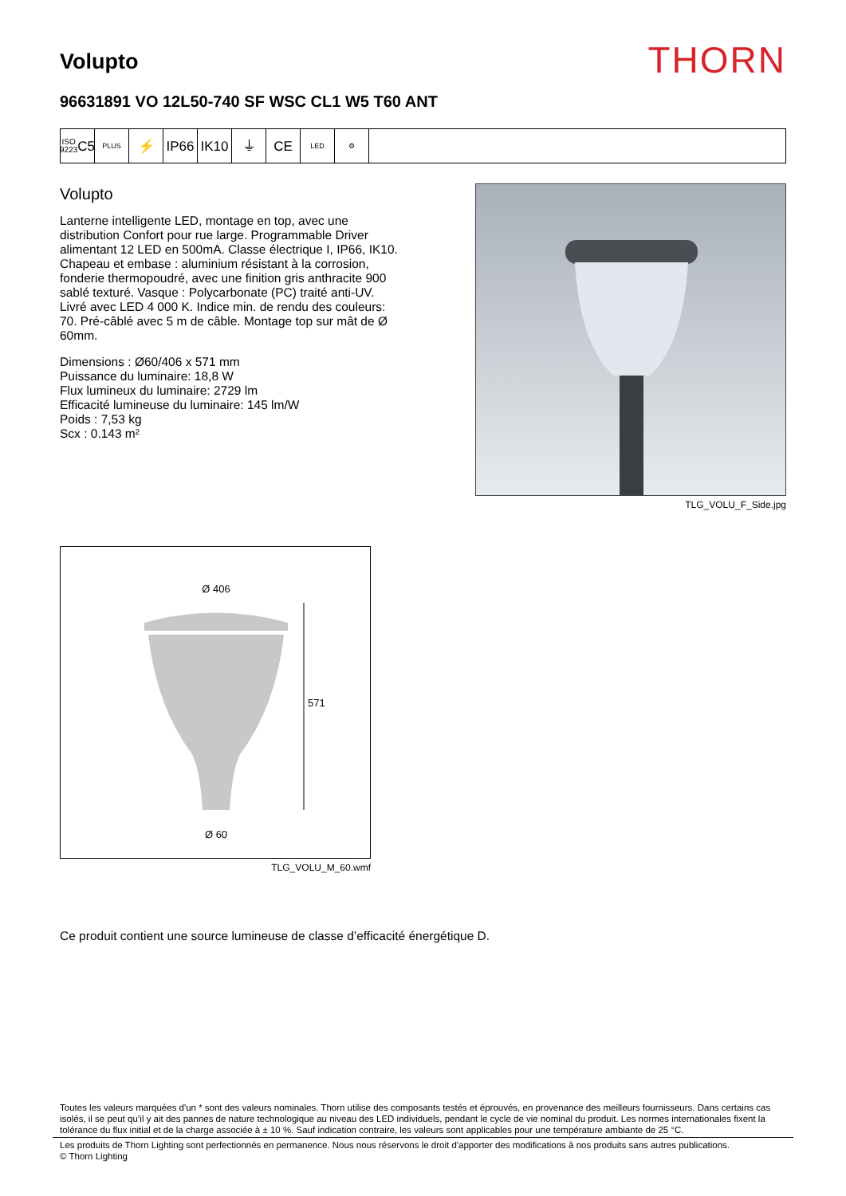Volupto
THORN
96631891 VO 12L50-740 SF WSC CL1 W5 T60 ANT
ISO 9223
C5
PLUS
⚡ IP66 IK10 ⏚ CE
LED ⚙
Volupto
Lanterne intelligente LED, montage en top, avec une distribution Confort pour rue large. Programmable Driver alimentant 12 LED en 500mA. Classe électrique I, IP66, IK10. Chapeau et embase : aluminium résistant à la corrosion, fonderie thermopoudré, avec une finition gris anthracite 900 sablé texturé. Vasque : Polycarbonate (PC) traité anti-UV. Livré avec LED 4 000 K. Indice min. de rendu des couleurs: 70. Pré-câblé avec 5 m de câble. Montage top sur mât de Ø 60mm.
Dimensions : Ø60/406 x 571 mm
Puissance du luminaire: 18,8 W
Flux lumineux du luminaire: 2729 lm
Efficacité lumineuse du luminaire: 145 lm/W
Poids : 7,53 kg
Scx : 0.143 m²
TLG_VOLU_F_Side.jpg
Ø 406
571
Ø 60
TLG_VOLU_M_60.wmf
Ce produit contient une source lumineuse de classe d’efficacité énergétique D.
Toutes les valeurs marquées d'un * sont des valeurs nominales. Thorn utilise des composants testés et éprouvés, en provenance des meilleurs fournisseurs. Dans certains cas isolés, il se peut qu’il y ait des pannes de nature technologique au niveau des LED individuels, pendant le cycle de vie nominal du produit. Les normes internationales fixent la tolérance du flux initial et de la charge associée à ± 10 %. Sauf indication contraire, les valeurs sont applicables pour une température ambiante de 25 °C.
Les produits de Thorn Lighting sont perfectionnés en permanence. Nous nous réservons le droit d'apporter des modifications à nos produits sans autres publications.
© Thorn Lighting